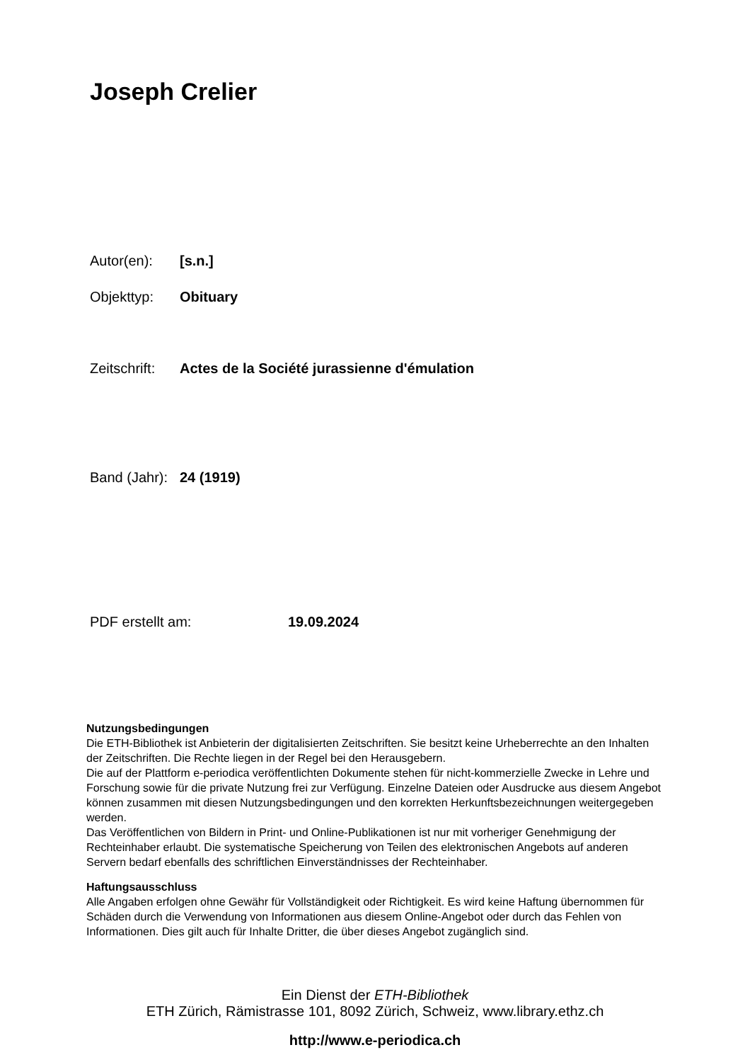Joseph Crelier
Autor(en): [s.n.]
Objekttyp: Obituary
Zeitschrift: Actes de la Société jurassienne d'émulation
Band (Jahr): 24 (1919)
PDF erstellt am: 19.09.2024
Nutzungsbedingungen
Die ETH-Bibliothek ist Anbieterin der digitalisierten Zeitschriften. Sie besitzt keine Urheberrechte an den Inhalten der Zeitschriften. Die Rechte liegen in der Regel bei den Herausgebern.
Die auf der Plattform e-periodica veröffentlichten Dokumente stehen für nicht-kommerzielle Zwecke in Lehre und Forschung sowie für die private Nutzung frei zur Verfügung. Einzelne Dateien oder Ausdrucke aus diesem Angebot können zusammen mit diesen Nutzungsbedingungen und den korrekten Herkunftsbezeichnungen weitergegeben werden.
Das Veröffentlichen von Bildern in Print- und Online-Publikationen ist nur mit vorheriger Genehmigung der Rechteinhaber erlaubt. Die systematische Speicherung von Teilen des elektronischen Angebots auf anderen Servern bedarf ebenfalls des schriftlichen Einverständnisses der Rechteinhaber.
Haftungsausschluss
Alle Angaben erfolgen ohne Gewähr für Vollständigkeit oder Richtigkeit. Es wird keine Haftung übernommen für Schäden durch die Verwendung von Informationen aus diesem Online-Angebot oder durch das Fehlen von Informationen. Dies gilt auch für Inhalte Dritter, die über dieses Angebot zugänglich sind.
Ein Dienst der ETH-Bibliothek
ETH Zürich, Rämistrasse 101, 8092 Zürich, Schweiz, www.library.ethz.ch
http://www.e-periodica.ch